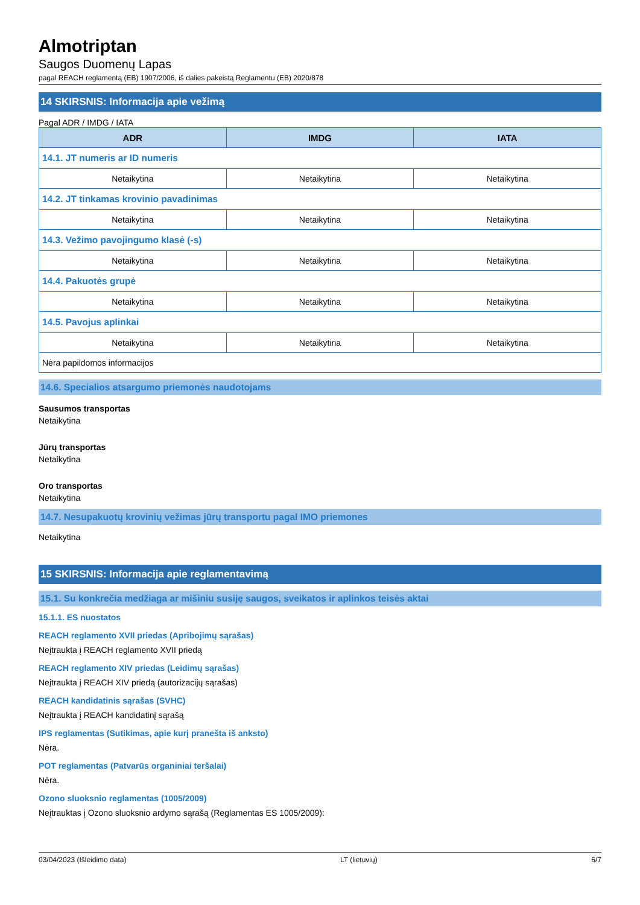Almotriptan
Saugos Duomenų Lapas
pagal REACH reglamentą (EB) 1907/2006, iš dalies pakeistą Reglamentu (EB) 2020/878
14 SKIRSNIS: Informacija apie vežimą
Pagal ADR / IMDG / IATA
| ADR | IMDG | IATA |
| --- | --- | --- |
| 14.1. JT numeris ar ID numeris | | |
| Netaikytina | Netaikytina | Netaikytina |
| 14.2. JT tinkamas krovinio pavadinimas | | |
| Netaikytina | Netaikytina | Netaikytina |
| 14.3. Vežimo pavojingumo klasė (-s) | | |
| Netaikytina | Netaikytina | Netaikytina |
| 14.4. Pakuotės grupė | | |
| Netaikytina | Netaikytina | Netaikytina |
| 14.5. Pavojus aplinkai | | |
| Netaikytina | Netaikytina | Netaikytina |
| Nėra papildomos informacijos | | |
14.6. Specialios atsargumo priemonės naudotojams
Sausumos transportas
Netaikytina
Jūrų transportas
Netaikytina
Oro transportas
Netaikytina
14.7. Nesupakuotų krovinių vežimas jūrų transportu pagal IMO priemones
Netaikytina
15 SKIRSNIS: Informacija apie reglamentavimą
15.1. Su konkrečia medžiaga ar mišiniu susiję saugos, sveikatos ir aplinkos teisės aktai
15.1.1. ES nuostatos
REACH reglamento XVII priedas (Apribojimų sąrašas)
Neįtraukta į REACH reglamento XVII priedą
REACH reglamento XIV priedas (Leidimų sąrašas)
Neįtraukta į REACH XIV priedą (autorizacijų sąrašas)
REACH kandidatinis sąrašas (SVHC)
Neįtraukta į REACH kandidatinį sąrašą
IPS reglamentas (Sutikimas, apie kurį pranešta iš anksto)
Nėra.
POT reglamentas (Patvarūs organiniai teršalai)
Nėra.
Ozono sluoksnio reglamentas (1005/2009)
Neįtrauktas į Ozono sluoksnio ardymo sąrašą (Reglamentas ES 1005/2009):
03/04/2023 (Išleidimo data) LT (lietuvių) 6/7